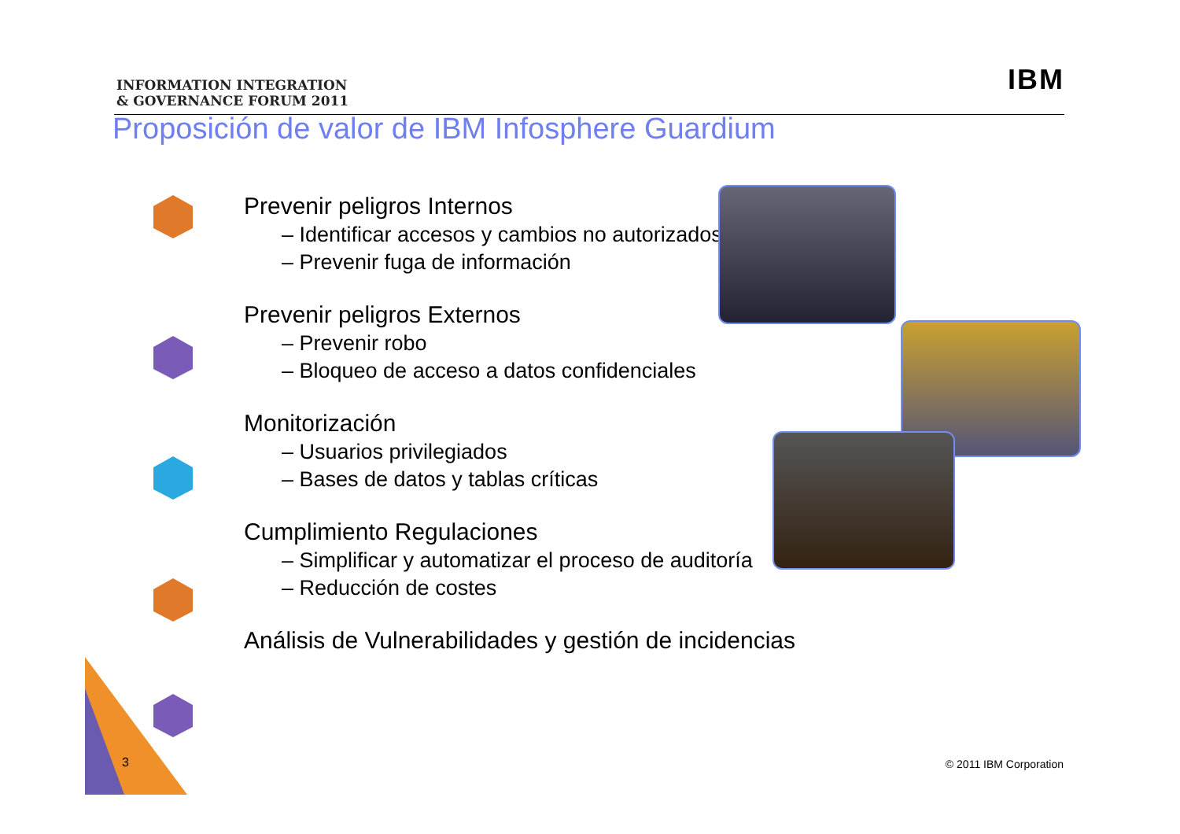INFORMATION INTEGRATION
& GOVERNANCE FORUM 2011
IBM
Proposición de valor de IBM Infosphere Guardium
Prevenir peligros Internos
– Identificar accesos y cambios no autorizados
– Prevenir fuga de información
Prevenir peligros Externos
– Prevenir robo
– Bloqueo de acceso a datos confidenciales
Monitorización
– Usuarios privilegiados
– Bases de datos y tablas críticas
Cumplimiento Regulaciones
– Simplificar y automatizar el proceso de auditoría
– Reducción de costes
Análisis de Vulnerabilidades y gestión de incidencias
3 © 2011 IBM Corporation